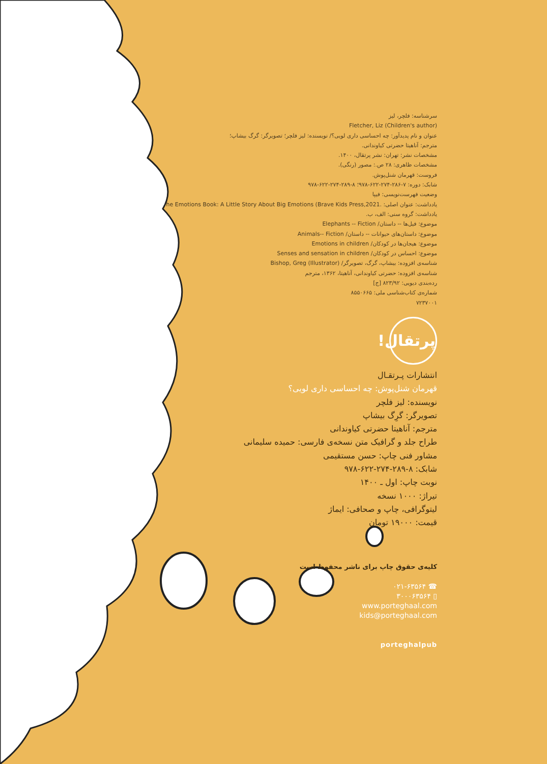سرشناسه: فلچر، لیز
Fletcher, Liz (Children's author)
عنوان و نام پدیدآور: چه احساسی داری لویی؟/ نویسنده: لیز فلچر؛ تصویرگر: گرگ بیشاپ؛
مترجم: آناهیتا حضرتی کیاوندانی.
مشخصات نشر: تهران: نشر پرتقال، ۱۴۰۰.
مشخصات ظاهری: ۲۸ ص.: مصور (رنگی).
فروست: قهرمان شنل‌پوش.
شابک: دوره: ۷-۲۸۶-۲۷۴-۶۲۲-۹۷۸؛ ۸-۲۸۹-۲۷۴-۶۲۲-۹۷۸
وضعیت فهرست‌نویسی: فیپا
یادداشت: عنوان اصلی: he Emotions Book: A Little Story About Big Emotions (Brave Kids Press,2021.
یادداشت: گروه سنی: الف، ب.
موضوع: فیل‌ها -- داستان/ Elephants -- Fiction
موضوع: داستان‌های حیوانات -- داستان/ Animals-- Fiction
موضوع: هیجان‌ها در کودکان/ Emotions in children
موضوع: احساس در کودکان/ Senses and sensation in children
شناسه‌ی افزوده: بیشاپ، گرگ، تصویرگر/ Bishop, Greg (Illustrator)
شناسه‌ی افزوده: حضرتی کیاوندانی، آناهیتا، ۱۳۶۲، مترجم
رده‌بندی دیویی: ۸۲۳/۹۲ [ج]
شماره‌ی کتاب‌شناسی ملی: ۸۵۵۰۶۶۵
۷۲۳۷۰۰۱
پرتقال!
انتشارات پـرتقـال
قهرمان شنل‌پوش: چه احساسی داری لویی؟
نویسنده: لیز فلچر
تصویرگر: گرِگ بیشاپ
مترجم: آناهیتا حضرتی کیاوندانی
طراح جلد و گرافیک متن نسخه‌ی فارسی: حمیده سلیمانی
مشاور فنی چاپ: حسن مستقیمی
شابک: ۸-۲۸۹-۲۷۴-۶۲۲-۹۷۸
نوبت چاپ: اول ـ ۱۴۰۰
تیراژ: ۱۰۰۰ نسخه
لیتوگرافی، چاپ و صحافی: ایماژ
قیمت: ۱۹۰۰۰ تومان
کلیه‌ی حقوق چاپ برای ناشر محفوظ است
☎ ۰۲۱-۶۳۵۶۴
▯ ۳۰۰۰۶۳۵۶۴
www.porteghaal.com
kids@porteghaal.com
porteghalpub